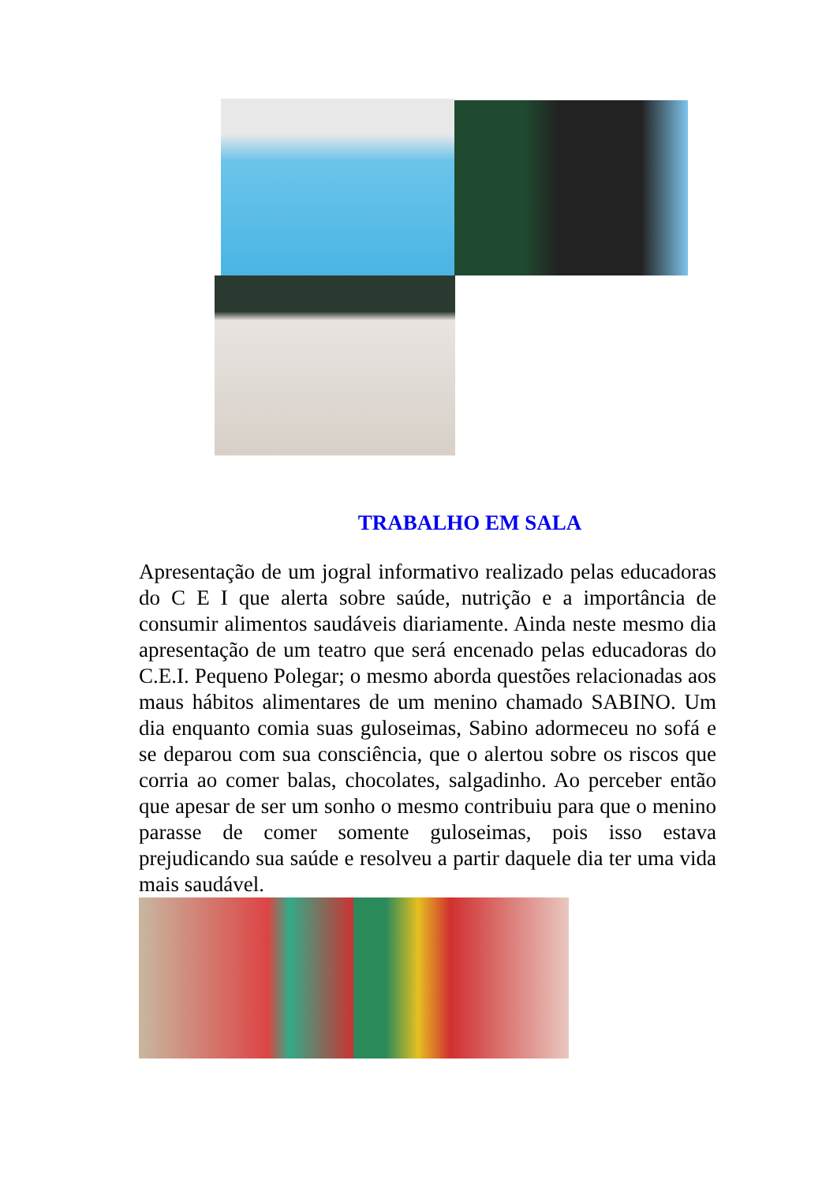TRABALHO EM SALA
Apresentação de um jogral informativo realizado pelas educadoras do C E I que alerta sobre saúde, nutrição e a importância de consumir alimentos saudáveis diariamente. Ainda neste mesmo dia apresentação de um teatro que será encenado pelas educadoras do C.E.I. Pequeno Polegar; o mesmo aborda questões relacionadas aos maus hábitos alimentares de um menino chamado SABINO. Um dia enquanto comia suas guloseimas, Sabino adormeceu no sofá e se deparou com sua consciência, que o alertou sobre os riscos que corria ao comer balas, chocolates, salgadinho. Ao perceber então que apesar de ser um sonho o mesmo contribuiu para que o menino parasse de comer somente guloseimas, pois isso estava prejudicando sua saúde e resolveu a partir daquele dia ter uma vida mais saudável.